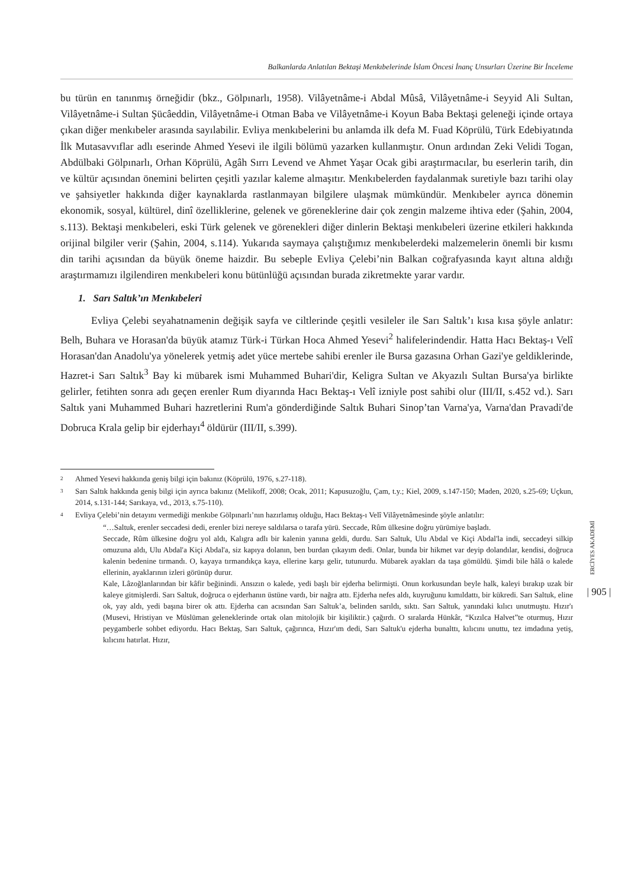Balkanlarda Anlatılan Bektaşi Menkıbelerinde İslam Öncesi İnanç Unsurları Üzerine Bir İnceleme
bu türün en tanınmış örneğidir (bkz., Gölpınarlı, 1958). Vilâyetnâme-i Abdal Mûsâ, Vilâyetnâme-i Seyyid Ali Sultan, Vilâyetnâme-i Sultan Şücâeddin, Vilâyetnâme-i Otman Baba ve Vilâyetnâme-i Koyun Baba Bektaşi geleneği içinde ortaya çıkan diğer menkıbeler arasında sayılabilir. Evliya menkıbelerini bu anlamda ilk defa M. Fuad Köprülü, Türk Edebiyatında İlk Mutasavvıflar adlı eserinde Ahmed Yesevi ile ilgili bölümü yazarken kullanmıştır. Onun ardından Zeki Velidi Togan, Abdülbaki Gölpınarlı, Orhan Köprülü, Agâh Sırrı Levend ve Ahmet Yaşar Ocak gibi araştırmacılar, bu eserlerin tarih, din ve kültür açısından önemini belirten çeşitli yazılar kaleme almaşıtır. Menkıbelerden faydalanmak suretiyle bazı tarihi olay ve şahsiyetler hakkında diğer kaynaklarda rastlanmayan bilgilere ulaşmak mümkündür. Menkıbeler ayrıca dönemin ekonomik, sosyal, kültürel, dinî özelliklerine, gelenek ve göreneklerine dair çok zengin malzeme ihtiva eder (Şahin, 2004, s.113). Bektaşi menkıbeleri, eski Türk gelenek ve görenekleri diğer dinlerin Bektaşi menkıbeleri üzerine etkileri hakkında orijinal bilgiler verir (Şahin, 2004, s.114). Yukarıda saymaya çalıştığımız menkıbelerdeki malzemelerin önemli bir kısmı din tarihi açısından da büyük öneme haizdir. Bu sebeple Evliya Çelebi’nin Balkan coğrafyasında kayıt altına aldığı araştırmamızı ilgilendiren menkıbeleri konu bütünlüğü açısından burada zikretmekte yarar vardır.
1. Sarı Saltık’ın Menkıbeleri
Evliya Çelebi seyahatnamenin değişik sayfa ve ciltlerinde çeşitli vesileler ile Sarı Saltık’ı kısa kısa şöyle anlatır: Belh, Buhara ve Horasan'da büyük atamız Türk-i Türkan Hoca Ahmed Yesevi<sup>2</sup> halifelerindendir. Hatta Hacı Bektaş-ı Velî Horasan'dan Anadolu'ya yönelerek yetmiş adet yüce mertebe sahibi erenler ile Bursa gazasına Orhan Gazi'ye geldiklerinde, Hazret-i Sarı Saltık<sup>3</sup> Bay ki mübarek ismi Muhammed Buhari'dir, Keligra Sultan ve Akyazılı Sultan Bursa'ya birlikte gelirler, fetihten sonra adı geçen erenler Rum diyarında Hacı Bektaş-ı Velî izniyle post sahibi olur (III/II, s.452 vd.). Sarı Saltık yani Muhammed Buhari hazretlerini Rum'a gönderdiğinde Saltık Buhari Sinop’tan Varna'ya, Varna'dan Pravadi'de Dobruca Krala gelip bir ejderhayı<sup>4</sup> öldürür (III/II, s.399).
2 Ahmed Yesevi hakkında geniş bilgi için bakınız (Köprülü, 1976, s.27-118).
3 Sarı Saltık hakkında geniş bilgi için ayrıca bakınız (Melikoff, 2008; Ocak, 2011; Kapusuzoğlu, Çam, t.y.; Kiel, 2009, s.147-150; Maden, 2020, s.25-69; Uçkun, 2014, s.131-144; Sarıkaya, vd., 2013, s.75-110).
4 Evliya Çelebi’nin detayını vermediği menkıbe Gölpınarlı’nın hazırlamış olduğu, Hacı Bektaş-ı Velî Vilâyetnâmesinde şöyle anlatılır:
“…Saltuk, erenler seccadesi dedi, erenler bizi nereye saldılarsa o tarafa yürü. Seccade, Rûm ülkesine doğru yürümiye başladı.
Seccade, Rûm ülkesine doğru yol aldı, Kalıgra adlı bir kalenin yanına geldi, durdu. Sarı Saltuk, Ulu Abdal ve Kiçi Abdal'la indi, seccadeyi silkip omuzuna aldı, Ulu Abdal'a Kiçi Abdal'a, siz kapıya dolanın, ben burdan çıkayım dedi. Onlar, bunda bir hikmet var deyip dolandılar, kendisi, doğruca kalenin bedenine tırmandı. O, kayaya tırmandıkça kaya, ellerine karşı gelir, tutunurdu. Mübarek ayakları da taşa gömüldü. Şimdi bile hâlâ o kalede ellerinin, ayaklarının izleri görünüp durur.
Kale, Lâzoğlanlarından bir kâfir beğinindi. Ansızın o kalede, yedi başlı bir ejderha belirmişti. Onun korkusundan beyle halk, kaleyi bırakıp uzak bir kaleye gitmişlerdi. Sarı Saltuk, doğruca o ejderhanın üstüne vardı, bir nağra attı. Ejderha nefes aldı, kuyruğunu kımıldattı, bir kükredi. Sarı Saltuk, eline ok, yay aldı, yedi başına birer ok attı. Ejderha can acısından Sarı Saltuk’a, belinden sarıldı, sıktı. Sarı Saltuk, yanındaki kılıcı unutmuştu. Hızır'ı (Musevi, Hristiyan ve Müslüman geleneklerinde ortak olan mitolojik bir kişiliktir.) çağırdı. O sıralarda Hünkâr, “Kızılca Halvet”te oturmuş, Hızır peygamberle sohbet ediyordu. Hacı Bektaş, Sarı Saltuk, çağırınca, Hızır'ım dedi, Sarı Saltuk'u ejderha bunalttı, kılıcını unuttu, tez imdadına yetiş, kılıcını hatırlat. Hızır,
ERCİYES AKADEMİ
| 905 |